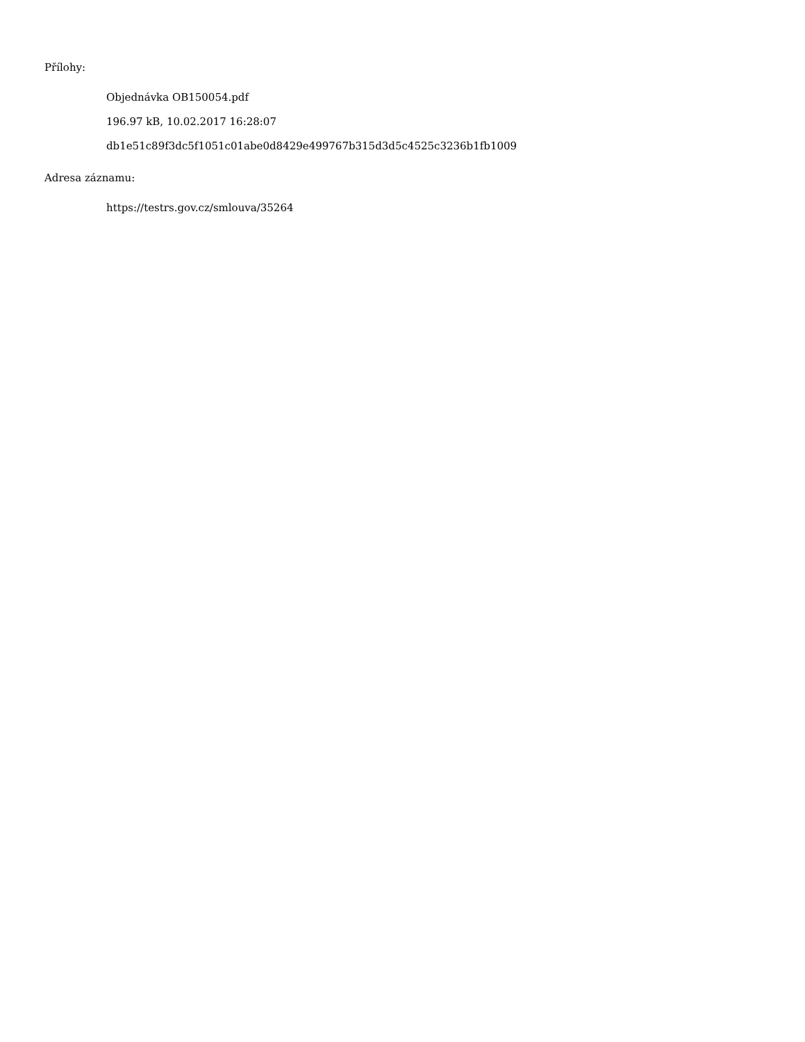Přílohy:
Objednávka OB150054.pdf
196.97 kB, 10.02.2017 16:28:07
db1e51c89f3dc5f1051c01abe0d8429e499767b315d3d5c4525c3236b1fb1009
Adresa záznamu:
https://testrs.gov.cz/smlouva/35264